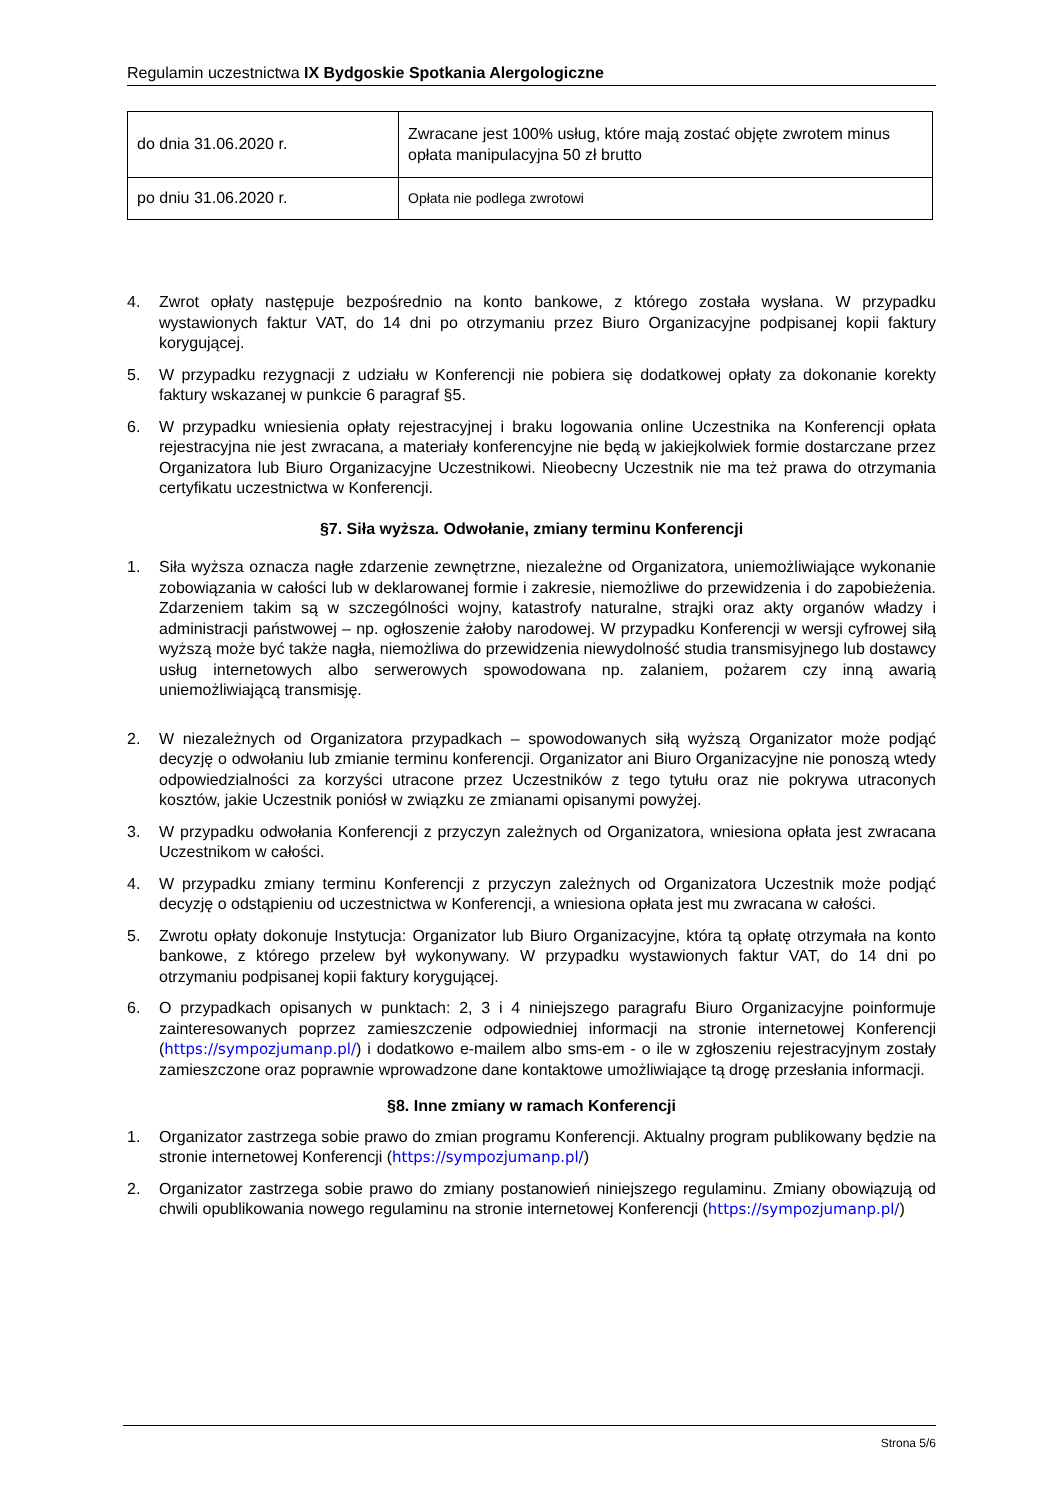Regulamin uczestnictwa IX Bydgoskie Spotkania Alergologiczne
| do dnia 31.06.2020 r. | Zwracane jest 100% usług, które mają zostać objęte zwrotem minus opłata manipulacyjna 50 zł brutto |
| po dniu 31.06.2020 r. | Opłata nie podlega zwrotowi |
4. Zwrot opłaty następuje bezpośrednio na konto bankowe, z którego została wysłana. W przypadku wystawionych faktur VAT, do 14 dni po otrzymaniu przez Biuro Organizacyjne podpisanej kopii faktury korygującej.
5. W przypadku rezygnacji z udziału w Konferencji nie pobiera się dodatkowej opłaty za dokonanie korekty faktury wskazanej w punkcie 6 paragraf §5.
6. W przypadku wniesienia opłaty rejestracyjnej i braku logowania online Uczestnika na Konferencji opłata rejestracyjna nie jest zwracana, a materiały konferencyjne nie będą w jakiejkolwiek formie dostarczane przez Organizatora lub Biuro Organizacyjne Uczestnikowi. Nieobecny Uczestnik nie ma też prawa do otrzymania certyfikatu uczestnictwa w Konferencji.
§7. Siła wyższa. Odwołanie, zmiany terminu Konferencji
1. Siła wyższa oznacza nagłe zdarzenie zewnętrzne, niezależne od Organizatora, uniemożliwiające wykonanie zobowiązania w całości lub w deklarowanej formie i zakresie, niemożliwe do przewidzenia i do zapobieżenia. Zdarzeniem takim są w szczególności wojny, katastrofy naturalne, strajki oraz akty organów władzy i administracji państwowej – np. ogłoszenie żałoby narodowej. W przypadku Konferencji w wersji cyfrowej siłą wyższą może być także nagła, niemożliwa do przewidzenia niewydolność studia transmisyjnego lub dostawcy usług internetowych albo serwerowych spowodowana np. zalaniem, pożarem czy inną awarią uniemożliwiającą transmisję.
2. W niezależnych od Organizatora przypadkach – spowodowanych siłą wyższą Organizator może podjąć decyzję o odwołaniu lub zmianie terminu konferencji. Organizator ani Biuro Organizacyjne nie ponoszą wtedy odpowiedzialności za korzyści utracone przez Uczestników z tego tytułu oraz nie pokrywa utraconych kosztów, jakie Uczestnik poniósł w związku ze zmianami opisanymi powyżej.
3. W przypadku odwołania Konferencji z przyczyn zależnych od Organizatora, wniesiona opłata jest zwracana Uczestnikom w całości.
4. W przypadku zmiany terminu Konferencji z przyczyn zależnych od Organizatora Uczestnik może podjąć decyzję o odstąpieniu od uczestnictwa w Konferencji, a wniesiona opłata jest mu zwracana w całości.
5. Zwrotu opłaty dokonuje Instytucja: Organizator lub Biuro Organizacyjne, która tą opłatę otrzymała na konto bankowe, z którego przelew był wykonywany. W przypadku wystawionych faktur VAT, do 14 dni po otrzymaniu podpisanej kopii faktury korygującej.
6. O przypadkach opisanych w punktach: 2, 3 i 4 niniejszego paragrafu Biuro Organizacyjne poinformuje zainteresowanych poprzez zamieszczenie odpowiedniej informacji na stronie internetowej Konferencji (https://sympozjumanp.pl/) i dodatkowo e-mailem albo sms-em - o ile w zgłoszeniu rejestracyjnym zostały zamieszczone oraz poprawnie wprowadzone dane kontaktowe umożliwiające tą drogę przesłania informacji.
§8. Inne zmiany w ramach Konferencji
1. Organizator zastrzega sobie prawo do zmian programu Konferencji. Aktualny program publikowany będzie na stronie internetowej Konferencji (https://sympozjumanp.pl/)
2. Organizator zastrzega sobie prawo do zmiany postanowień niniejszego regulaminu. Zmiany obowiązują od chwili opublikowania nowego regulaminu na stronie internetowej Konferencji (https://sympozjumanp.pl/)
Strona 5/6